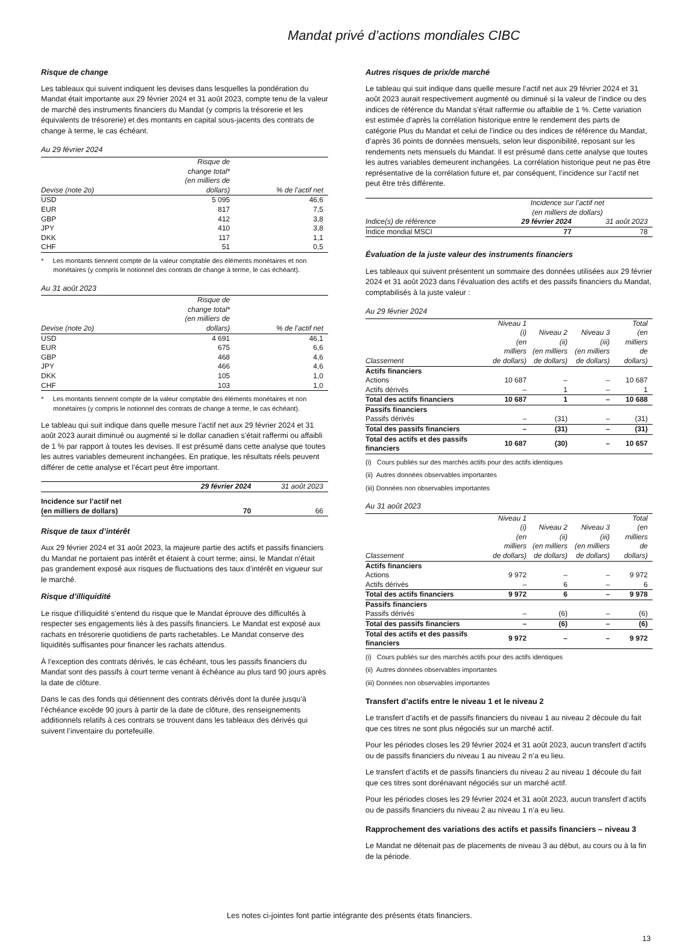Mandat privé d’actions mondiales CIBC
Risque de change
Les tableaux qui suivent indiquent les devises dans lesquelles la pondération du Mandat était importante aux 29 février 2024 et 31 août 2023, compte tenu de la valeur de marché des instruments financiers du Mandat (y compris la trésorerie et les équivalents de trésorerie) et des montants en capital sous-jacents des contrats de change à terme, le cas échéant.
Au 29 février 2024
| Devise (note 2o) | Risque de change total* (en milliers de dollars) | % de l’actif net |
| --- | --- | --- |
| USD | 5 095 | 46,6 |
| EUR | 817 | 7,5 |
| GBP | 412 | 3,8 |
| JPY | 410 | 3,8 |
| DKK | 117 | 1,1 |
| CHF | 51 | 0,5 |
* Les montants tiennent compte de la valeur comptable des éléments monétaires et non monétaires (y compris le notionnel des contrats de change à terme, le cas échéant).
Au 31 août 2023
| Devise (note 2o) | Risque de change total* (en milliers de dollars) | % de l’actif net |
| --- | --- | --- |
| USD | 4 691 | 46,1 |
| EUR | 675 | 6,6 |
| GBP | 468 | 4,6 |
| JPY | 466 | 4,6 |
| DKK | 105 | 1,0 |
| CHF | 103 | 1,0 |
* Les montants tiennent compte de la valeur comptable des éléments monétaires et non monétaires (y compris le notionnel des contrats de change à terme, le cas échéant).
Le tableau qui suit indique dans quelle mesure l’actif net aux 29 février 2024 et 31 août 2023 aurait diminué ou augmenté si le dollar canadien s’était raffermi ou affaibli de 1 % par rapport à toutes les devises. Il est présumé dans cette analyse que toutes les autres variables demeurent inchangées. En pratique, les résultats réels peuvent différer de cette analyse et l’écart peut être important.
| | 29 février 2024 | 31 août 2023 |
| --- | --- | --- |
| Incidence sur l’actif net (en milliers de dollars) | 70 | 66 |
Risque de taux d’intérêt
Aux 29 février 2024 et 31 août 2023, la majeure partie des actifs et passifs financiers du Mandat ne portaient pas intérêt et étaient à court terme; ainsi, le Mandat n’était pas grandement exposé aux risques de fluctuations des taux d’intérêt en vigueur sur le marché.
Risque d’illiquidité
Le risque d’illiquidité s’entend du risque que le Mandat éprouve des difficultés à respecter ses engagements liés à des passifs financiers. Le Mandat est exposé aux rachats en trésorerie quotidiens de parts rachetables. Le Mandat conserve des liquidités suffisantes pour financer les rachats attendus.
À l’exception des contrats dérivés, le cas échéant, tous les passifs financiers du Mandat sont des passifs à court terme venant à échéance au plus tard 90 jours après la date de clôture.
Dans le cas des fonds qui détiennent des contrats dérivés dont la durée jusqu’à l’échéance excède 90 jours à partir de la date de clôture, des renseignements additionnels relatifs à ces contrats se trouvent dans les tableaux des dérivés qui suivent l’inventaire du portefeuille.
Autres risques de prix/de marché
Le tableau qui suit indique dans quelle mesure l’actif net aux 29 février 2024 et 31 août 2023 aurait respectivement augmenté ou diminué si la valeur de l’indice ou des indices de référence du Mandat s’était raffermie ou affaiblie de 1 %. Cette variation est estimée d’après la corrélation historique entre le rendement des parts de catégorie Plus du Mandat et celui de l’indice ou des indices de référence du Mandat, d’après 36 points de données mensuels, selon leur disponibilité, reposant sur les rendements nets mensuels du Mandat. Il est présumé dans cette analyse que toutes les autres variables demeurent inchangées. La corrélation historique peut ne pas être représentative de la corrélation future et, par conséquent, l’incidence sur l’actif net peut être très différente.
| | Incidence sur l’actif net (en milliers de dollars) | |
| --- | --- | --- |
| Indice(s) de référence | 29 février 2024 | 31 août 2023 |
| Indice mondial MSCI | 77 | 78 |
Évaluation de la juste valeur des instruments financiers
Les tableaux qui suivent présentent un sommaire des données utilisées aux 29 février 2024 et 31 août 2023 dans l’évaluation des actifs et des passifs financiers du Mandat, comptabilisés à la juste valeur :
Au 29 février 2024
| Classement | Niveau 1 (i) (en milliers de dollars) | Niveau 2 (ii) (en milliers de dollars) | Niveau 3 (iii) (en milliers de dollars) | Total (en milliers de dollars) |
| --- | --- | --- | --- | --- |
| Actifs financiers | | | | |
| Actions | 10 687 | – | – | 10 687 |
| Actifs dérivés | – | 1 | – | 1 |
| Total des actifs financiers | 10 687 | 1 | – | 10 688 |
| Passifs financiers | | | | |
| Passifs dérivés | – | (31) | – | (31) |
| Total des passifs financiers | – | (31) | – | (31) |
| Total des actifs et des passifs financiers | 10 687 | (30) | – | 10 657 |
(i) Cours publiés sur des marchés actifs pour des actifs identiques
(ii) Autres données observables importantes
(iii) Données non observables importantes
Au 31 août 2023
| Classement | Niveau 1 (i) (en milliers de dollars) | Niveau 2 (ii) (en milliers de dollars) | Niveau 3 (iii) (en milliers de dollars) | Total (en milliers de dollars) |
| --- | --- | --- | --- | --- |
| Actifs financiers | | | | |
| Actions | 9 972 | – | – | 9 972 |
| Actifs dérivés | – | 6 | – | 6 |
| Total des actifs financiers | 9 972 | 6 | – | 9 978 |
| Passifs financiers | | | | |
| Passifs dérivés | – | (6) | – | (6) |
| Total des passifs financiers | – | (6) | – | (6) |
| Total des actifs et des passifs financiers | 9 972 | – | – | 9 972 |
(i) Cours publiés sur des marchés actifs pour des actifs identiques
(ii) Autres données observables importantes
(iii) Données non observables importantes
Transfert d’actifs entre le niveau 1 et le niveau 2
Le transfert d’actifs et de passifs financiers du niveau 1 au niveau 2 découle du fait que ces titres ne sont plus négociés sur un marché actif.
Pour les périodes closes les 29 février 2024 et 31 août 2023, aucun transfert d’actifs ou de passifs financiers du niveau 1 au niveau 2 n’a eu lieu.
Le transfert d’actifs et de passifs financiers du niveau 2 au niveau 1 découle du fait que ces titres sont dorénavant négociés sur un marché actif.
Pour les périodes closes les 29 février 2024 et 31 août 2023, aucun transfert d’actifs ou de passifs financiers du niveau 2 au niveau 1 n’a eu lieu.
Rapprochement des variations des actifs et passifs financiers – niveau 3
Le Mandat ne détenait pas de placements de niveau 3 au début, au cours ou à la fin de la période.
Les notes ci-jointes font partie intégrante des présents états financiers.
13